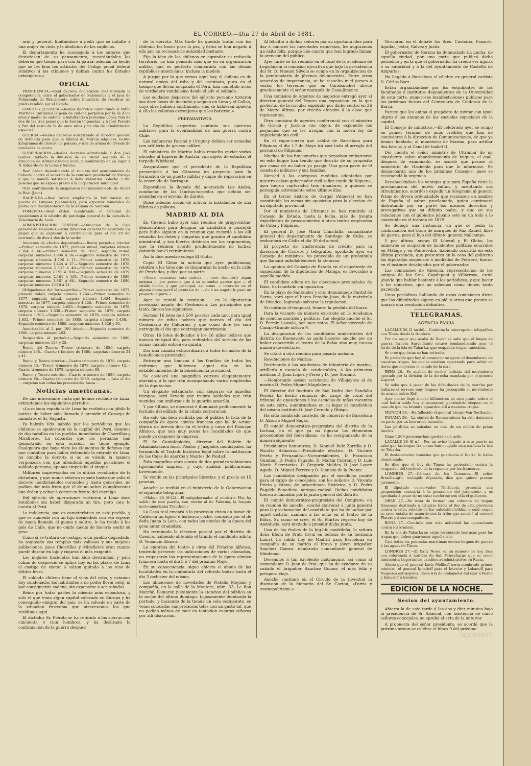EL CORREO.—Dia 27 de Abril de 1881.
ario y general, limitándose á pedir que se indulte á una mujer en cinta y la abolicion de los suplicios.
El departamento ha aconsejado á los autores que desistiesen de su pensamiento, recordándoles los deberes que tienen para con la patria: además ha hecho que se les lean los artículos del Código penal federal relativos á los crímenes y delitos contra los Estados extranjeros.»
OFICIAL
PRESIDENCIA.—Real decreto declarando mal formada la competencia entre el gobernador de Salamanca y el juez de Peñaranda de Bracamonte sobre interdicto de recobrar un prado vendido por el Estado.
GRACIA Y JUSTICIA.—Reales decretos conmutando á Pablo Martinez Cañizares la pena de cadena perpétua por la de doce años y medio de cadena, é indultando á Jeróuimo López Tola de dos de las tres penas que le fueron impuestas, y á José Pereira y Paz del resto de la de once años y un dia de inhabilitacion especial.
GUERRA.—Reales decretos autorizando al director general de Artillería para que la fábrica de Múrcia adquiera 16.000 kilógramos de cloruro de potasio, y á la de armas de Oviedo 90 toneladas de acero.
GOBERNACION.—Reales decretos admitiendo á don José Gomez Robledo la dimision de su oficial segundo de la direccion de Administracion local, y nombrando en su lugar á D. Eduardo de la Loma y Santos.
Real órden desestimando el recurso del ayuntamiento de Cobeiro contra el acuerdo de la comision provincial de Vizcaya y que le mandó satisfacer á doña Valentina Solache 2.200 pesetas que su esposo prestó á la corporacion municipal.
Otra confirmando la suspension del ayuntamiento de Alcalá la Real (Jaen).
HACIENDA.—Real órden ampliando la habilitacion del puerto de Limpias (Santander), para exportar minerales de plomo con documentacion de la aduana de Santoña.
FOMENTO.—Real órden nombrando el tribunal de oposiciones á la cátedra de patología general de la escuela de Veterinaria de Leon.
ADMINISTRACION CENTRAL.—Direccion de la Caja general de Depósitos.—Esta direccion general ha acordado los pagos que se expresan á continuacion para el dia 29 del corriente, de diez á dos de la tarde:
Intereses de efectos depositados.—Renta perpétua interior.—Primer semestre de 1877, primera mitad, carpetas número 2.364 á 66.—Primer semestre de 1877, segunda mitad, carpetas números 1.994 á 96.—Segundo semestre de 1877, carpetas números 4.708 á 11.—Primer semestre de 1878, carpetas números 1.424 á 27.—Segundo semestre de 1878, carpetas números 2.337 á 40.—Primer semestre de 1879, carpetas números 2.195 á 200.—Segundo semestre de 1879, carpetas números 2.101 á 105.—Primer semestre de 1880, carpetas números 1.861 á 66.—Segundo semestre de 1880, carpetas números 1.610 á 21.
Obligaciones del ferro-carriles.—Primer semestre de 1877, primera mitad, carpeta número 1.764.—Primer semestre de 1877, segunda mitad, carpeta número 1.454.—Segundo semestre de 1877, carpeta número 4.220.—Primer semestre de 1878, carpeta número 1.053.—Segundo semestre de 1878, carpeta número 1.338.—Primer semestre de 1879, carpeta número 1.703.—Segundo semestre de 1879, carpeta número 1.632.—Primer semestre de 1880, carpeta número 1.436.—Segundo semestre de 1880, carpetas números 1.329 y 30.
Amortizable al 2 por 100 interior.—Segundo semestre de 1880, carpeta número 283.
Resguardos al portador.—Segundo semestre de 1880, carpetas números 324 y 25.
Bonos del Tesoro.—Tercer trimestre de 1880, carpeta número 265.—Cuarto trimestre de 1880, carpetas números 24 y 41.
Banco y Tesoro interior.—Cuarto trimestre de 1878, carpeta número 43.—Tercer trimestre de 1878, carpeta número 42.—Cuarto trimestre de 1878, carpeta número 88.
Banco y Tesoro exterior.—Cuarto trimestre de 1880, carpeta número 80.—Cuarto trimestre de 1880, carpeta ... ésta el dia ... carpetas son todas las presentadas hasta ...
Noticias americanas.
De una interesante carta que hemos recibido de Lima, extractamos los siguientes párrafos:
«La colonia española de Lima ha recibido con júbilo la noticia de haber sido llamado á presidir el Consejo de ministros el Sr. Sagasta.
Ya habrán Vds. sabido por los periódicos que los chilenos se apoderaron de la capital del Perú, despues de dos batallas en los pueblos inmediatos de Chorrillos y Miraflores. La cobardía que los peruanos han demostrado en esta ocasion, no tiene ejemplo. Cualquiera que haya visto los elementos de defensa con que contaban para haber defendido la entrada de Lima, no concibe la derrota si no es viendo la manera vergonzosa con que abandonó aquellas posiciones el soldado peruano, apenas empezaba el ataque.
Militares improvisados en la última revolucion de la dictadura, y que nunca ciñeron espada hasta que salia el decreto nombrándoles coroneles y hasta generales, no podian dar más fruto que el de no saber cumplimentar una órden y echar á correr en frente del enemigo.
Del ejército de operaciones volvieron á Lima doce batallones sin haber disparado un tiro, pero caro le cuesta al Perú.
La indolencia, que es característica en este pueblo, y que se aumentó con un lujo desmedido con esa especie de maná llamado el guano y salitre, le ha traido á los piés de Chile, que no omite medio de hacerle sentir su peso.
Como si se tratara de castigar á un pueblo degradado, ha saqueado sus templos más valiosos y sus mejores poblaciones, pues Chorrillos y Miraflores eran cuanto puede desear en lujo y riqueza el más exigente.
Las mejores haciendas han sido destruidas, y para colmo de desprecio se aplica hoy en las plazas de Lima el castigo de azotar á calzon quitado á los reos de delitos leves.
El soldado chileno tiene el vicio del robo, y estamos hoy condenados los habitantes á no poder llevar reloj, ni por consiguiente cadena, sin exponerse á ser robados.
Reina por todas partes la miseria más espantosa, y solo el que tenia algun capital colocado en Europa y ha conseguido emigrar del país, se ha salvado en parte de la situacion tristísima que atravesamos los que residimos aquí.
El dictador Sr. Piérola se ha retirado á las sierras con cincuenta ó cien hombres, y ha deslizado la continuacion de la guerra despues
de la derrota. Más tarde ha querido tratar con los chilenos las bases para la paz, y éstos se han negado á ello por no reconocerle autoridad bastante.
Fija la idea de los chilenos en agrandar su reducido territorio, no han pensado más que en su organizacion militar, que es perfecta comparada con las demás repúblicas americanas, incluso la modelo.
A juzgar por lo que vemos aquí hoy, el chileno es de natural amigo del robo y del asesinato, pues en el tiempo que llevan ocupando el Perú, han cometido actos de verdadero vandalismo desde el jefe al soldado.
Los soldados dispersos del ejército peruano tuvieron sus doce horas de incendio y saqueo en Lima y el Callao, cuya obra hubiera continuado, sino se hubieran opuesto á ello las colonias extranjeras que los batieron.»
PREPARATIVOS.
La República argentina continúa sus aprestos militares para la eventualidad de una guerra contra Chile.
Las cañoneras Paraná y Uruguay debian ser armadas con artillería de grueso calibre.
El ministerio de Marina habia resuelto enviar varios oficiales al Imperio de Austria, con objeto de estudiar el torpedo Whithead.
Asegurábase que el presidente de la República presentaria á las Cámaras un proyecto para la formacion de un puerto militar y dique de reparacion en la ensenada de Barragan.
Esperábase la llegada del acorazado Los Andes, conductor de las lanchas-torpedos que debian ser armadas en el arsenal de Zárate.
Dióse además órden de activar la instalacion de una fábrica de pólvora.
MADRID AL DIA
En Cuenca hubo ayer una reunion de progresistas-democráticos para designar un candidato á concejal; pero hubo alguien en la reunion que recordó á los allí reunidos las dotes y simpatías que gozaba el candidato ministerial, y tan fuertes debieron ser los argumentos, que la reunion acordó prudentemente no luchar, optando por el retraimiento.
Así lo dice nuestro colega El Globo.
Copia El Globo la noticia que ayer publicamos, relativa á los tiros que se dispararon la noche en la calle de Preciados, y dice por su parte:
«Oímos comentar esta noticia ... creo descubrir algun enigma ... por persona que á su entender parece que ... el citado hecho, y que principal, así como ... intervino en el alguna dama yectil el pantalon de ... de á un sugeto le pasó un proparte á parte.»
Ayer se reunió la comision ... en la diputacion provincial asunto del Centenario. Los principales que trató, fueron los siguientes:
Sortear 16 lotes de á 500 pesetas cada uno, para igual número de niñas pobres que nazcan el dia del Centenario de Calderon, y que como dote les será entregado el dia que contraigan matrimonio.
Otros 16 lotes dedicados á los 16 niños pobres que nazcan en igual dia, para redimirlos del servicio de las armas cuando entren en quinta.
Dar una comida extraordinaria á todos los asilos de la beneficencia provincial.
Entregar una limosna á las familias de todos los enfermos que fallezcan aquel dia en los establecimientos de la beneficencia provincial.
Se costeará una magnífica carroza elegantemente ataviada, á la que irán acompañando varios empleados de la diputacion.
Un elegante estandarte, con alegorías de aquellos tiempos, será llevado por treinta soldados que irán vestidos con uniformes de la guardia amarilla.
Y por último, se decorará é iluminará profusamente la fachada del edificio de la citada corporacion.
Ha sido tan bien recibida por el público la lista de la compañía de ópera cómica francesa que ha de actuar dentro de breves dias en el teatro y circo del Príncipe Alfonso, que son muy pocas las localidades de que puede ya disponer la empresa.
El Sr. Cantalapiedra, director del Boletin de Administracion local, Pósitos y Juzgados municipales, ha terminado el Tratado histórico legal sobre la institucion de las Cajas de ahorros y Montes de Piedad.
Esta magnífica obra consta de dos grandes volúmenes lujosamente impresa, y cuyo análisis publicaremos brevemente.
Se vende en las principales librerías, y el precio es 15 pesetas.
Anoche se recibió en el ministerio de la Gobernacion el siguiente telegrama:
«Mahon 26 (9'42).—El subgobernador al ministro: Hoy ha salido de este puerto, con rumbo al de Palermo, la fragata norte-americana Treuthon.»
La Casa real enviará á la procesion cívica en honor de Calderon un lujoso é histórico coche, conocido por el de doña Juana la Loca, con todos los atavíos de la época del gran autor dramático.
Ha terminado la eleccion parcial por el distrito de Cuenca, habiendo obtenido el triunfo el candidato adicto D. Venancio Alonso.
La empresa del teatro y circo del Príncipe Alfonso, teniendo presente las indicaciones de varios abonados, no empezarán las representaciones de la ópera cómica francesa hasta el dia 5 ó 7 del próximo Mayo.
En su consecuencia, sigue abierto el abono de las localidades en la contaduría del referido teatro hasta el dia 3 inclusive del mismo.
Los almacenes de novedades de Natalio Moyano y compañía, en la calle de la Montera, núm. 33, Le Bon Marché, llamaron justamente la atencion del público en la noche del último domingo. Lujosamente iluminada la portada, y haciendo de la tienda un solo escaparate, se veian colocadas sus preciosas telas con un gusto tal, que no podian ménos de caer en tentacion cuantas señoras por allí discurrian.
Al felicitar á dichos señores por su oportuna idea para dar á conocer las novedades expuestas, les auguramos un éxito feliz, porque nos consta que han logrado llamar la atencion del público.
Ayer tarde se ha reunido en el local de la academia de Legislacion la comision ejecutiva que bajo la presidencia del Sr. D. Manuel Silvela se ocupa en la organizacion de la penitenciaría de jóvenes delincuentes. Entre otros acuerdos de importancia, se ha resuelto ir el jueves á visitar los terrenos que en Carabanchel ofrece graciosamente el señor marqués de Casa-Jimenez.
Una comision de agentes de negocios entregó ayer al director general del Tesoro una exposicion en la que protestan de la circular expedida por dicho centro en 26 de Marzo último, por creerla ofensiva á la clase que representan.
Otra comision de agentes conferenció con el ministro de Gracia y Justicia con objeto de exponerle los perjuicios que se les irrogan con la nueva ley de enjuiciamiento civil.
En el vapor-correo que saldrá de Barcelona para Filipinas el dia 1.º de Mayo irá casi todo el arreglo del personal de Filipinas.
Muchos de los funcionarios que pensaban embarcarse en este buque han tenido que desistir de su propósito por causa de no haber ya pasaje. Una gran parte de él consta de militares y sus familias.
Merced á las enérgicas medidas adoptadas por nuestro celoso gobernador civil señor conde de Xiquena, ayer fueron capturados tres timadores, á quienes se perseguia activamente estos últimos dias.
En el tercer distrito de Gergal (Almería) se han constituido las mesas sin oposicion para la eleccion de un diputado provincial.
Por el ministerio de Ultramar se han remitido al Consejo de Estado, hasta la fecha, más de treinta expedientes de procesamiento á otros tantos empleados de Cuba y Filipinas.
El general D. José María Chinchilla, comandante general del departamento de Santiago de Cuba, se embarcará en Cádiz el dia 30 del actual.
El proyecto de trasferencia de crédito para la direccion de Correos y telégrafos, aprobado ayer en Consejo de ministros, va precedido de un preámbulo que llamará indudablemente la atencion.
La opinion del Consejo de Estado en el espediente de suspension de la diputacion de Málaga, es favorable á aquella medida.
El candidato adicto en las elecciones provinciales de Ibiza, ha triunfado sin oposicion.
En la playa de Santander y sitio denominado Puntal de Sorno, varó ayer el barco Petache Juan, de la matrícula de Rivadeo, logrando salvarse la tripulacion.
Si continúa el temporal, témese la pérdida del barco.
Para la vacante de número existente en la Academia de ciencias morales y políticas, fué elegido anoche el Sr. D. Fermin Lassala, por once votos. El señor vizconde de Campo-Grande obtuvo 9.
La designacion de los candidatos ministeriales del distrito de Buenavista no pudo hacerse anoche por no haber concurrido al teatro de la Bolsa sino muy escaso número de electores.
Se citará á otra reunion para pasado mañana.
Resoluciones de Marina:
Destinando á las academias de infantería de marina, artillería y escuela de condestables, á los primeros médicos D. Juan Lopez y Perez y D. José Soriano.
—Nombrando asesor accidental de Villajoyosa al de marina D. Pedro Miguel Magdaleno.
El director del Instituto de San Isidro don Sandalio Pereda ha hecho renuncia del cargo de vocal del tribunal de oposiciones á las escuelas de niños vacantes en esta córte, nombrándose en su lugar al catedrático del mismo instituto D. José Ceruelo y Obispo.
Ha sido nombrado corredor de comercio de Barcelona D. Alfonso Miguel Sagás.
El comité democrático-progresista del distrito de la Inclusa, en el que ya no figuran los elementos procedentes del federalismo, se ha reorganizado de la manera siguiente:
Presidentes honorarios, D. Manuel Ruiz Zorrilla y D. Nicolás Salmeron.—Presidente efectivo, D. Vicente Prieto y Fernandez.—Vicepresidentes, D. Francisco Gundian, D. Pedro Fagalde, D. Martin Cebrian y D. Luis María. Secretarios, D. Gregorio Moldes, D. José Lopez Agudo, D. Miguel Ferrero y D. Dionisio de la Puente.
Los candidatos designados por el susodicho comité para el cargo de concejales, son los señores D. Vicente Prieto y Bravo, de procedencia histórica, y D. Pedro Fagalde Benedicto, antiguo radical. Dichos candidatos fueron aclamados por la junta general del distrito.
El comité democrático-progresista del Congreso, en su reunion de anoche, acordó convocar á junta general para la proclamacion del candidato que ha de luchar por aquel distrito, mañana á las ocho en el teatro de la Bolsa. Si, como se cree, el Sr. Martos regresa hoy de Andalucía, será invitado á presidir dicha junta.
Una de las étoiles de la hig-life madrileña, la señora doña Elena de Prats (rival en belleza de su hermana Luisa), ha salido hoy de Madrid para Barcelona en compañía de su marido el bravo y jóven brigadier Sanchez Gomez, nombrado comandante general de Mindanao.
Deseamos á tan excelente matrimonio, así como al comandante D. Juan de Prat, que ha de ayudante de su cuñado el brigadier Sanchez Gomez, el más feliz y próspero viaje.
Anoche continuó en el Círculo de la Juventud la discusion de la Memoria del Sr. Corton, «Patria y cosmopolitismo.»
Terciaron en el debate los Sres. Custodio, Francés, Aguilar, Jestar, Galvez y Justiz.
El gobernador de Gerona ha denunciado La Lucha, de aquella ciudad, por una carta que publicó dicho periódico y en la que el gobernador ha creido ver injuria á su autoridad y á la del ayuntamiento de Castelló de Ampurias.
Ha llegado á Barcelona el célebre ex general carlista D. Cárlos Boet.
Están organizándose por los estudiantes de las facultades é institutos dependientes de la Universidad de esta córte, numerosas manifestaciones públicas para las próximas fiestas del Centenario de Calderon de la Barca.
Parece que les anima el propósito de invitar con igual objeto á los alumnos de las escuelas especiales de la capital.
El Consejo de ministros.—El celebrado ayer se ocupó en primer término de unos créditos que han de concederse á la direccion de Comunicaciones, de que ya hemos hablado; al ministerio de Marina, para artillar dos barcos, y al Canal de Isabel II.
Dió cuenta el señor ministro de Ultramar de un expediente sobre abanderamiento de buques, el cual, despues de examinado, se acordó que pasase al ministerio de Hacienda para que lo informase. Se despacharán uno de los próximos Consejos, pues se recomendó la urgencia.
Reconociéndose las ventajas que para España tiene la proclamacion del nuevo sultan, y aceptando sus ofrecimientos, acordóse expedir un telegrama al general Primo de Rivera ordenándole que reconozca en nombre de España al sultan proclamado, quien continuará disfrutando por su parte los mismos derechos y prerogativas que su difunto padre, y que en sus relaciones con el gobierno joloano esté en un todo á lo convenido en el tratado de 1879.
Se denegó una instancia, en que se pedia la confirmacion del título de marqués de San Rafael, libre de gastos, para el hijo del difunto general Malcampo.
Y por último, segun El Liberal y El Globo, los ministros se ocuparon de incidentes políticos ocurridos en Málaga y en Pontevedra, habiendo ocurrido en esta última provincia, que presentes en la casa del gobierno los diputados suspensos á mediados de Febrero, fueron en el instante desalojados por el gobernador.
Las comisiones de Valencia, representacion de los amigos de los Sres. Capdepont y Villarroya, están ¡dando que hablar bastante á los periódicos, y que hacer á los ministros, que no sabemos cómo tienen tanta paciencia.
Unos periódicos hablando de estas comisiones dicen que las dificultades siguen en pié, y otros que pronto se tomará una resolucion definitiva.
TELEGRAMAS.
AGENCIA FABRA.
LACALLE 26 (2 tarde).—Continúa la interrupcion telegráfica con Túnez desde la frontera.
Por un vapor que acaba de llegar se sabe que el buque de guerra francés Surveillante estuvo bombardeando ayer el fortin de la isla de Tabarka; que ocupaban tropas tunecinas.
Se cree que éstas se han retirado.
Es probable que hoy al amanecer se opere el desembarco de nuestras tropas, las cuales estaban esperando para saltar en tierra que mejorara el estado de la mar.
BENA 26.—Se acaban de recibir noticias del movimiento operado por la division de la derecha mandada por el general Logerot.
Se sabe que á pesar de las dificultades de la marcha por hallarse el terreno muy fangoso ha proseguido su movimiento de avance sobre Kef.
Ayer noche llegó á ocho kilómetros de este punto, sobre el cual habrá caido hoy al amanecer, poniéndole bloqueo en el caso de que los krumirs aguarden allí á nuestras tropas.
MUNICH 26.—Ha fallecido el general bávaro Von-Derthasin.
PANAMA 26.—La ciudad de Buenaventura ha sido destruida en parte por un horroroso incendio.
Las pérdidas se calculan en más de un millon de pesos fuertes.
Unas 1.500 personas han quedado sin asilo.
LACALLE 26 (9 n.).—Por un aviso llegado á este puerto se sabe que las tropas francesas han ocupado esta mañana la isla de Tabarka.
El destacamento tunecino que guarnecia el fuerte, lo habia abandonado.
Se dice que el bey de Túnez ha protestado contra la ocupacion del territorio de la regencia por los franceses.
LONDRES 27.—Cámara de los Comunes.—El señor Brandlaugth, reelegido diputado, dice que quiere prestar juramento.
El diputado conservador Northcote, presenta una proposicion contraria á la prestacion del juramento, y es aprobada á pesar de no estar conforme con ella el gobierno.
ORAN 27.—Se trata de formar una columna de tropas francesas destinada á dirigirse hácia el Sur de esta provincia contra la tribu rebelde de los ouledsidichsikhs, la cual, segun se cree, estaba de acuerdo con la tribu que asesinó al coronel Flaters y á sus compañeros.
BONA 27.—Continúa con más actividad las operaciones contra los krumirs.
En la isla de Tabarka se están levantando barracas para las tropas que deben guarnecer aquella isla.
Casi todas las potencias marítimas envian buques de guerra á las aguas de Túnez.
LONDRES 27.—El Daily News, en su número de hoy, dice con referencia á noticias de San Petersburgo que se creen inminentes importantes cambios administrativos en Rusia.
Añade que el general Loris Melikoff seria nombrado primer ministro, el general Ignatieff para el Interior y Lobanoff para Negocios extranjeros. Giers iria de embajador del czar á Berlin y Saburoff á Lóndres.
EDICION DE LA NOCHE.
Sesion del ayuntamiento.
Abierta la de esta tarde á las dos y diez minutos bajo la presidencia de Sr. Abascal, con asistencia de cinco señores concejales, se aprobó el acta de la anterior.
A propuesta del señor presidente, se acordó que la próxima sesion se celebre el lúnes 9 del próximo.
SGCB2021